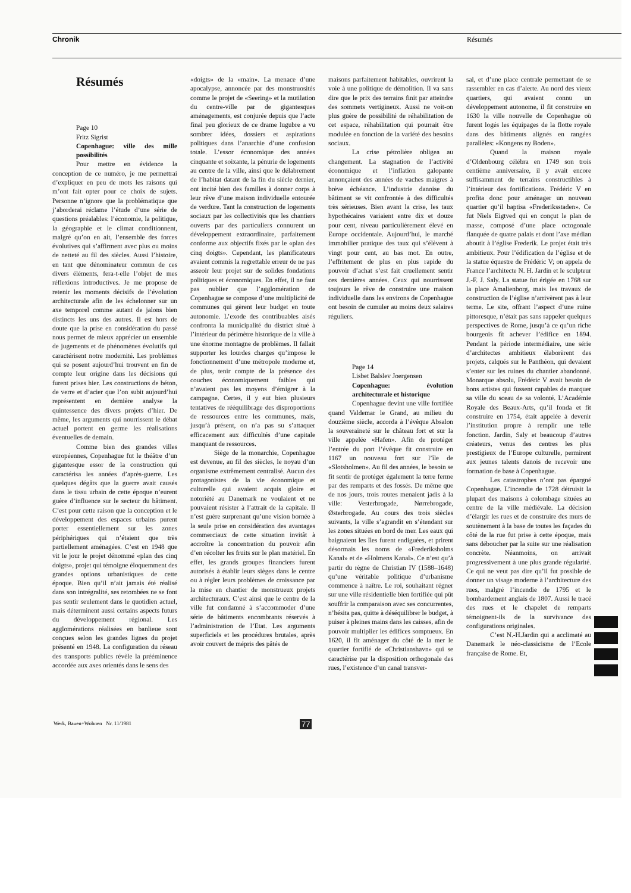Chronik Résumés
Résumés
Page 10
Fritz Sigrist
Copenhague: ville des mille possibilités
Pour mettre en évidence la conception de ce numéro, je me permettrai d’expliquer en peu de mots les raisons qui m’ont fait opter pour ce choix de sujets. Personne n’ignore que la problématique que j’aborderai réclame l’étude d’une série de questions préalables: l’économie, la politique, la géographie et le climat conditionnent, malgré qu’on en ait, l’ensemble des forces évolutives qui s’affirment avec plus ou moins de netteté au fil des siècles. Aussi l’histoire, en tant que dénominateur commun de ces divers éléments, fera-t-elle l’objet de mes réflexions introductives. Je me propose de retenir les moments décisifs de l’évolution architecturale afin de les échelonner sur un axe temporel comme autant de jalons bien distincts les uns des autres. Il est hors de doute que la prise en considération du passé nous permet de mieux apprécier un ensemble de jugements et de phénomènes évolutifs qui caractérisent notre modernité. Les problèmes qui se posent aujourd’hui trouvent en fin de compte leur origine dans les décisions qui furent prises hier. Les constructions de béton, de verre et d’acier que l’on subit aujourd’hui représentent en dernière analyse la quintessence des divers projets d’hier. De même, les arguments qui nourrissent le débat actuel portent en germe les réalisations éventuelles de demain.
Comme bien des grandes villes européennes, Copenhague fut le théâtre d’un gigantesque essor de la construction qui caractérisa les années d’après-guerre. Les quelques dégâts que la guerre avait causés dans le tissu urbain de cette époque n’eurent guère d’influence sur le secteur du bâtiment. C’est pour cette raison que la conception et le développement des espaces urbains purent porter essentiellement sur les zones périphériques qui n’étaient que très partiellement aménagées. C’est en 1948 que vit le jour le projet dénommé «plan des cinq doigts», projet qui témoigne éloquemment des grandes options urbanistiques de cette époque. Bien qu’il n’ait jamais été réalisé dans son intrégralité, ses retombées ne se font pas sentir seulement dans le quotidien actuel, mais déterminent aussi certains aspects futurs du développement régional. Les agglomérations réalisées en banlieue sont conçues selon les grandes lignes du projet présenté en 1948. La configuration du réseau des transports publics révèle la prééminence accordée aux axes orientés dans le sens des
«doigts» de la «main». La menace d’une apocalypse, annoncée par des monstruosités comme le projet de «Seering» et la mutilation du centre-ville par de gigantesques aménagements, est conjurée depuis que l’acte final peu glorieux de ce drame lugubre a vu sombrer idées, dossiers et aspirations politiques dans l’anarchie d’une confusion totale. L’essor économique des années cinquante et soixante, la pénurie de logements au centre de la ville, ainsi que le délabrement de l’habitat datant de la fin du siècle dernier, ont incité bien des familles à donner corps à leur rêve d’une maison individuelle entourée de verdure. Tant la construction de logements sociaux par les collectivités que les chantiers ouverts par des particuliers connurent un développement extraordinaire, parfaitement conforme aux objectifs fixés par le «plan des cinq doigts». Cependant, les planificateurs avaient commis la regrettable erreur de ne pas asseoir leur projet sur de solides fondations politiques et économiques. En effet, il ne faut pas oublier que l’agglomération de Copenhague se compose d’une multiplicité de communes qui gèrent leur budget en toute autonomie. L’exode des contribuables aisés confronta la municipalité du district situé à l’intérieur du périmètre historique de la ville à une énorme montagne de problèmes. Il fallait supporter les lourdes charges qu’impose le fonctionnement d’une métropole moderne et, de plus, tenir compte de la présence des couches économiquement faibles qui n’avaient pas les moyens d’émigrer à la campagne. Certes, il y eut bien plusieurs tentatives de rééquilibrage des disproportions de ressources entre les communes, mais, jusqu’à présent, on n’a pas su s’attaquer efficacement aux difficultés d’une capitale manquant de ressources.
Siège de la monarchie, Copenhague est devenue, au fil des siècles, le noyau d’un organisme extrêmement centralisé. Aucun des protagonistes de la vie économique et culturelle qui avaient acquis gloire et notoriété au Danemark ne voulaient et ne pouvaient résister à l’attrait de la capitale. Il n’est guère surprenant qu’une vision bornée à la seule prise en considération des avantages commerciaux de cette situation invitât à accroître la concentration du pouvoir afin d’en récolter les fruits sur le plan matériel. En effet, les grands groupes financiers furent autorisés à établir leurs sièges dans le centre ou à régler leurs problèmes de croissance par la mise en chantier de monstrueux projets architecturaux. C’est ainsi que le centre de la ville fut condamné à s’accommoder d’une série de bâtiments encombrants réservés à l’administration de l’Etat. Les arguments superficiels et les procédures brutales, après avoir couvert de mépris des pâtés de
maisons parfaitement habitables, ouvrirent la voie à une politique de démolition. Il va sans dire que le prix des terrains finit par atteindre des sommets vertigineux. Aussi ne voit-on plus guère de possibilité de réhabilitation de cet espace, réhabilitation qui pourrait être modulée en fonction de la variété des besoins sociaux.
La crise pétrolière obligea au changement. La stagnation de l’activité économique et l’inflation galopante annonçaient des années de vaches maigres à brève échéance. L’industrie danoise du bâtiment se vit confrontée à des difficultés très sérieuses. Bien avant la crise, les taux hypothécaires variaient entre dix et douze pour cent, niveau particulièrement élevé en Europe occidentale. Aujourd’hui, le marché immobilier pratique des taux qui s’élèvent à vingt pour cent, au bas mot. En outre, l’effritement de plus en plus rapide du pouvoir d’achat s’est fait cruellement sentir ces dernières années. Ceux qui nourrissent toujours le rêve de construire une maison individuelle dans les environs de Copenhague ont besoin de cumuler au moins deux salaires réguliers.
Page 14
Lisbet Balslev Joergensen
Copenhague: évolution architecturale et historique
Copenhague devint une ville fortifiée quand Valdemar le Grand, au milieu du douzième siècle, accorda à l’évêque Absalon la souveraineté sur le château fort et sur la ville appelée «Hafen». Afin de protéger l’entrée du port l’évêque fit construire en 1167 un nouveau fort sur l’île de «Slotsholmen». Au fil des années, le besoin se fit sentir de protéger également la terre ferme par des remparts et des fossés. De même que de nos jours, trois routes menaient jadis à la ville: Vesterbrogade, Nørrebrogade, Østerbrogade. Au cours des trois siècles suivants, la ville s’agrandit en s’étendant sur les zones situées en bord de mer. Les eaux qui baignaient les îles furent endiguées, et prirent désormais les noms de «Frederiksholms Kanal» et de «Holmens Kanal». Ce n’est qu’à partir du règne de Christian IV (1588–1648) qu’une véritable politique d’urbanisme commence à naître. Le roi, souhaitant régner sur une ville résidentielle bien fortifiée qui pût souffrir la comparaison avec ses concurrentes, n’hésita pas, quitte à déséquilibrer le budget, à puiser à pleines mains dans les caisses, afin de pouvoir multiplier les édifices somptueux. En 1620, il fit aménager du côté de la mer le quartier fortifié de «Christianshavn» qui se caractérise par la disposition orthogonale des rues, l’existence d’un canal transver-
sal, et d’une place centrale permettant de se rassembler en cas d’alerte. Au nord des vieux quartiers, qui avaient connu un développement autonome, il fit construire en 1630 la ville nouvelle de Copenhague où furent logés les équipages de la flotte royale dans des bâtiments alignés en rangées parallèles: «Kongens ny Boden».
Quand la maison royale d’Oldenbourg célébra en 1749 son trois centième anniversaire, il y avait encore suffisamment de terrains constructibles à l’intérieur des fortifications. Frédéric V en profita donc pour aménager un nouveau quartier qu’il baptisa «Frederiksstaden». Ce fut Niels Eigtved qui en conçut le plan de masse, composé d’une place octogonale flanquée de quatre palais et dont l’axe médian aboutit à l’église Frederik. Le projet était très ambitieux. Pour l’édification de l’église et de la statue équestre de Frédéric V; on appela de France l’architecte N. H. Jardin et le sculpteur J.-F. J. Saly. La statue fut érigée en 1768 sur la place Amalienborg, mais les travaux de construction de l’église n’arrivèrent pas à leur terme. Le site, offrant l’aspect d’une ruine pittoresque, n’était pas sans rappeler quelques perspectives de Rome, jusqu’à ce qu’un riche bourgeois fît achever l’édifice en 1894. Pendant la période intermédiaire, une série d’architectes ambitieux élaborèrent des projets, calqués sur le Panthéon, qui devaient s’enter sur les ruines du chantier abandonné. Monarque absolu, Frédéric V avait besoin de bons artistes qui fussent capables de marquer sa ville du sceau de sa volonté. L’Académie Royale des Beaux-Arts, qu’il fonda et fit construire en 1754, était appelée à devenir l’institution propre à remplir une telle fonction. Jardin, Saly et beaucoup d’autres créateurs, venus des centres les plus prestigieux de l’Europe culturelle, permirent aux jeunes talents danois de recevoir une formation de base à Copenhague.
Les catastrophes n’ont pas épargné Copenhague. L’incendie de 1728 détruisit la plupart des maisons à colombage situées au centre de la ville médiévale. La décision d’élargir les rues et de construire des murs de soutènement à la base de toutes les façades du côté de la rue fut prise à cette époque, mais sans déboucher par la suite sur une réalisation concrète. Néanmoins, on arrivait progressivement à une plus grande régularité. Ce qui ne veut pas dire qu’il fut possible de donner un visage moderne à l’architecture des rues, malgré l’incendie de 1795 et le bombardement anglais de 1807. Aussi le tracé des rues et le chapelet de remparts témoignent-ils de la survivance des configurations originales.
C’est N.-H.Jardin qui a acclimaté au Danemark le néo-classicisme de l’Ecole française de Rome. Et,
Werk, Bauen+Wohnen Nr. 11/1981
77